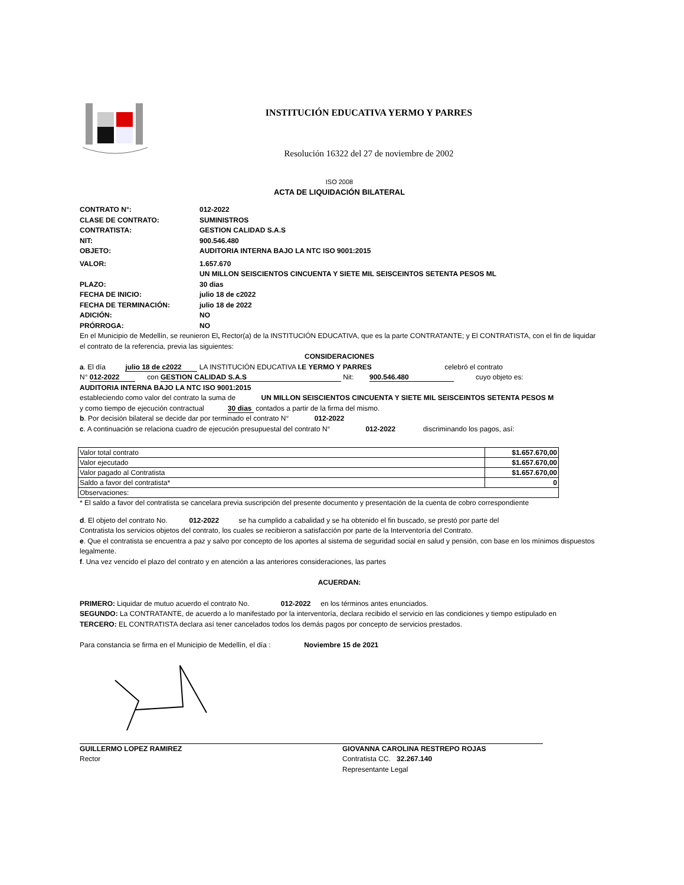INSTITUCIÓN EDUCATIVA YERMO Y PARRES
Resolución 16322 del 27 de noviembre de 2002
ISO 2008
ACTA DE LIQUIDACIÓN BILATERAL
CONTRATO N°: 012-2022
CLASE DE CONTRATO: SUMINISTROS
CONTRATISTA: GESTION CALIDAD S.A.S
NIT: 900.546.480
OBJETO: AUDITORIA INTERNA BAJO LA NTC ISO 9001:2015
VALOR: 1.657.670
UN MILLON SEISCIENTOS CINCUENTA Y SIETE MIL SEISCEINTOS SETENTA PESOS ML
PLAZO: 30 dias
FECHA DE INICIO: julio 18 de c2022
FECHA DE TERMINACIÓN: julio 18 de 2022
ADICIÓN: NO
PRÓRROGA: NO
En el Municipio de Medellín, se reunieron El, Rector(a) de la INSTITUCIÓN EDUCATIVA, que es la parte CONTRATANTE; y El CONTRATISTA, con el fin de liquidar el contrato de la referencia, previa las siguientes:
CONSIDERACIONES
a. El día julio 18 de c2022 LA INSTITUCIÓN EDUCATIVA I.E YERMO Y PARRES celebró el contrato
N° 012-2022 con GESTION CALIDAD S.A.S Nit: 900.546.480 cuyo objeto es:
AUDITORIA INTERNA BAJO LA NTC ISO 9001:2015
estableciendo como valor del contrato la suma de UN MILLON SEISCIENTOS CINCUENTA Y SIETE MIL SEISCEINTOS SETENTA PESOS M
y como tiempo de ejecución contractual 30 dias contados a partir de la firma del mismo.
b. Por decisión bilateral se decide dar por terminado el contrato N° 012-2022
c. A continuación se relaciona cuadro de ejecución presupuestal del contrato N° 012-2022 discriminando los pagos, así:
| Valor total contrato | $1.657.670,00 |
| Valor ejecutado | $1.657.670,00 |
| Valor pagado al Contratista | $1.657.670,00 |
| Saldo a favor del contratista* | 0 |
| Observaciones: | |
* El saldo a favor del contratista se cancelara previa suscripción del presente documento y presentación de la cuenta de cobro correspondiente
d. El objeto del contrato No. 012-2022 se ha cumplido a cabalidad y se ha obtenido el fin buscado, se prestó por parte del
Contratista los servicios objetos del contrato, los cuales se recibieron a satisfacción por parte de la Interventoría del Contrato.
e. Que el contratista se encuentra a paz y salvo por concepto de los aportes al sistema de seguridad social en salud y pensión, con base en los mínimos dispuestos legalmente.
f. Una vez vencido el plazo del contrato y en atención a las anteriores consideraciones, las partes
ACUERDAN:
PRIMERO: Liquidar de mutuo acuerdo el contrato No. 012-2022 en los términos antes enunciados.
SEGUNDO: La CONTRATANTE, de acuerdo a lo manifestado por la interventoría, declara recibido el servicio en las condiciones y tiempo estipulado en
TERCERO: EL CONTRATISTA declara así tener cancelados todos los demás pagos por concepto de servicios prestados.
Para constancia se firma en el Municipio de Medellín, el día : Noviembre 15 de 2021
GUILLERMO LOPEZ RAMIREZ
Rector
GIOVANNA CAROLINA RESTREPO ROJAS
Contratista CC. 32.267.140
Representante Legal